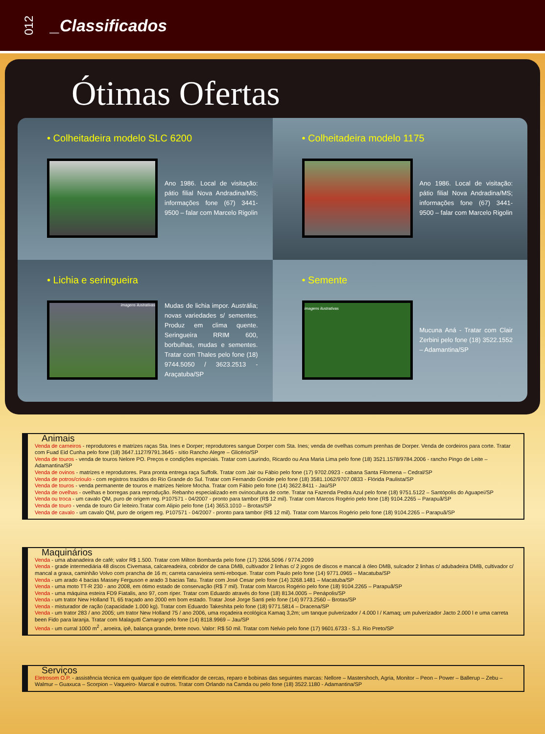012
_Classificados
Ótimas Ofertas
• Colheitadeira modelo SLC 6200
Ano 1986. Local de visitação: pátio filial Nova Andradina/MS; informações fone (67) 3441-9500 – falar com Marcelo Rigolin
• Colheitadeira modelo 1175
Ano 1986. Local de visitação: pátio filial Nova Andradina/MS; informações fone (67) 3441-9500 – falar com Marcelo Rigolin
• Lichia e seringueira
imagens ilustrativas
Mudas de lichia impor. Austrália; novas variedades s/ sementes. Produz em clima quente. Seringueira RRIM 600, borbulhas, mudas e sementes. Tratar com Thales pelo fone (18) 9744.5050 / 3623.2513 - Araçatuba/SP
• Semente
imagens ilustrativas
Mucuna Aná - Tratar com Clair Zerbini pelo fone (18) 3522.1552 – Adamantina/SP
Animais
Venda de carneiros - reprodutores e matrizes raças Sta. Ines e Dorper; reprodutores sangue Dorper com Sta. Ines; venda de ovelhas comum prenhas de Dorper. Venda de cordeiros para corte. Tratar com Fuad Eid Cunha pelo fone (18) 3647.1127/9791.3645 - sítio Rancho Alegre – Glicério/SP
Venda de touros - venda de touros Nelore PO. Preços e condições especiais. Tratar com Laurindo, Ricardo ou Ana Maria Lima pelo fone (18) 3521.1578/9784.2006 - rancho Pingo de Leite – Adamantina/SP
Venda de ovinos - matrizes e reprodutores. Para pronta entrega raça Suffolk. Tratar com Jair ou Fábio pelo fone (17) 9702.0923 - cabana Santa Filomena – Cedral/SP
Venda de potros/crioulo - com registros trazidos do Rio Grande do Sul. Tratar com Fernando Gonide pelo fone (18) 3581.1062/9707.0833 - Flórida Paulista/SP
Venda de touros - venda permanente de touros e matrizes Nelore Mocha. Tratar com Fábio pelo fone (14) 3622.8411 - Jaú/SP
Venda de ovelhas - ovelhas e borregas para reprodução. Rebanho especializado em ovinocultura de corte. Tratar na Fazenda Pedra Azul pelo fone (18) 9751.5122 – Santópolis do Aguapeí/SP
Venda ou troca - um cavalo QM, puro de origem reg. P107571 - 04/2007 - pronto para tambor (R$ 12 mil). Tratar com Marcos Rogério pelo fone (18) 9104.2265 – Parapuã/SP
Venda de touro - venda de touro Gir leiteiro.Tratar com Alipio pelo fone (14) 3653.1010 – Brotas/SP
Venda de cavalo - um cavalo QM, puro de origem reg. P107571 - 04/2007 - pronto para tambor (R$ 12 mil). Tratar com Marcos Rogério pelo fone (18) 9104.2265 – Parapuã/SP
Maquinários
Venda - uma abanadeira de café; valor R$ 1.500. Tratar com Milton Bombarda pelo fone (17) 3266.5096 / 9774.2099
Venda - grade intermediária 48 discos Civemasa, calcareadeira, cobridor de cana DMB, cultivador 2 linhas c/ 2 jogos de discos e mancal à óleo DMB, sulcador 2 linhas c/ adubadeira DMB, cultivador c/ mancal a graxa, caminhão Volvo com prancha de 16 m; carreta canavieira semi-reboque. Tratar com Paulo pelo fone (14) 9771.0965 – Macatuba/SP
Venda - um arado 4 bacias Massey Ferguson e arado 3 bacias Tatu. Tratar com José Cesar pelo fone (14) 3268.1481 – Macatuba/SP
Venda - uma moto TT-R 230 - ano 2008, em ótimo estado de conservação (R$ 7 mil). Tratar com Marcos Rogério pelo fone (18) 9104.2265 – Parapuã/SP
Venda - uma máquina esteira FD9 Fiatalis, ano 97, com riper. Tratar com Eduardo através do fone (18) 8134.0005 – Penápolis/SP
Venda - um trator New Holland TL 65 traçado ano 2000 em bom estado. Tratar José Jorge Santi pelo fone (14) 9773.2560 – Brotas/SP
Venda - misturador de ração (capacidade 1.000 kg). Tratar com Eduardo Takeshita pelo fone (18) 9771.5814 – Dracena/SP
Venda - um trator 283 / ano 2005; um trator New Holland 75 / ano 2006, uma roçadeira ecológica Kamaq 3,2m; um tanque pulverizador / 4.000 l / Kamaq; um pulverizador Jacto 2.000 l e uma carreta been Fido para laranja. Tratar com Malagutti Camargo pelo fone (14) 8118.9969 – Jau/SP
Venda - um curral 1000 m<sup>2</sup> , aroeira, ipê, balança grande, brete novo. Valor: R$ 50 mil. Tratar com Nelvio pelo fone (17) 9601.6733 - S.J. Rio Preto/SP
Serviços
Eletrosom O.P. - assistência técnica em qualquer tipo de eletrificador de cercas, reparo e bobinas das seguintes marcas: Nellore – Mastershoch, Agria, Monitor – Peon – Power – Ballerup – Zebu – Walmur – Guaxuca – Scorpion – Vaqueiro- Marcal e outros. Tratar com Orlando na Camda ou pelo fone (18) 3522.1180 - Adamantina/SP